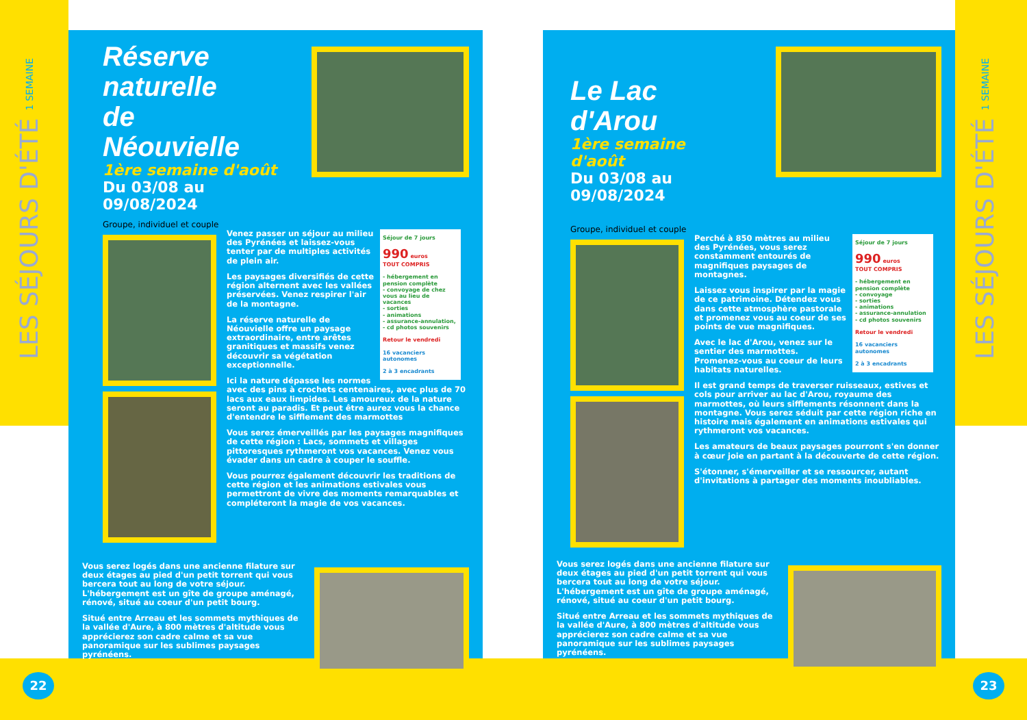LES SÉJOURS D'ÉTÉ 1 SEMAINE
LES SÉJOURS D'ÉTÉ 1 SEMAINE
22 23
Réserve naturelle
de Néouvielle
1ère semaine d'août
Du 03/08 au 09/08/2024
Groupe, individuel et couple
Séjour de 7 jours
990 euros
TOUT COMPRIS
- hébergement en pension complète
- convoyage de chez vous au lieu de vacances
- sorties
- animations
- assurance-annulation,
- cd photos souvenirs
Retour le vendredi
16 vacanciers autonomes
2 à 3 encadrants
Venez passer un séjour au milieu des Pyrénées et laissez-vous tenter par de multiples activités de plein air.
Les paysages diversifiés de cette région alternent avec les vallées préservées. Venez respirer l'air de la montagne.
La réserve naturelle de Néouvielle offre un paysage extraordinaire, entre arêtes granitiques et massifs venez découvrir sa végétation exceptionnelle.
Ici la nature dépasse les normes avec des pins à crochets centenaires, avec plus de 70 lacs aux eaux limpides. Les amoureux de la nature seront au paradis. Et peut être aurez vous la chance d'entendre le sifflement des marmottes
Vous serez émerveillés par les paysages magnifiques de cette région : Lacs, sommets et villages pittoresques rythmeront vos vacances. Venez vous évader dans un cadre à couper le souffle.
Vous pourrez également découvrir les traditions de cette région et les animations estivales vous permettront de vivre des moments remarquables et compléteront la magie de vos vacances.
Vous serez logés dans une ancienne filature sur deux étages au pied d'un petit torrent qui vous bercera tout au long de votre séjour. L'hébergement est un gîte de groupe aménagé, rénové, situé au coeur d'un petit bourg.
Situé entre Arreau et les sommets mythiques de la vallée d'Aure, à 800 mètres d'altitude vous apprécierez son cadre calme et sa vue panoramique sur les sublimes paysages pyrénéens.
Le Lac d'Arou
1ère semaine d'août
Du 03/08 au 09/08/2024
Groupe, individuel et couple
Séjour de 7 jours
990 euros
TOUT COMPRIS
- hébergement en pension complète
- convoyage
- sorties
- animations
- assurance-annulation
- cd photos souvenirs
Retour le vendredi
16 vacanciers autonomes
2 à 3 encadrants
Perché à 850 mètres au milieu des Pyrénées, vous serez constamment entourés de magnifiques paysages de montagnes.
Laissez vous inspirer par la magie de ce patrimoine. Détendez vous dans cette atmosphère pastorale et promenez vous au coeur de ses points de vue magnifiques.
Avec le lac d'Arou, venez sur le sentier des marmottes. Promenez-vous au coeur de leurs habitats naturelles.
Il est grand temps de traverser ruisseaux, estives et cols pour arriver au lac d'Arou, royaume des marmottes, où leurs sifflements résonnent dans la montagne. Vous serez séduit par cette région riche en histoire mais également en animations estivales qui rythmeront vos vacances.
Les amateurs de beaux paysages pourront s'en donner à cœur joie en partant à la découverte de cette région.
S'étonner, s'émerveiller et se ressourcer, autant d'invitations à partager des moments inoubliables.
Vous serez logés dans une ancienne filature sur deux étages au pied d'un petit torrent qui vous bercera tout au long de votre séjour. L'hébergement est un gîte de groupe aménagé, rénové, situé au coeur d'un petit bourg.
Situé entre Arreau et les sommets mythiques de la vallée d'Aure, à 800 mètres d'altitude vous apprécierez son cadre calme et sa vue panoramique sur les sublimes paysages pyrénéens.